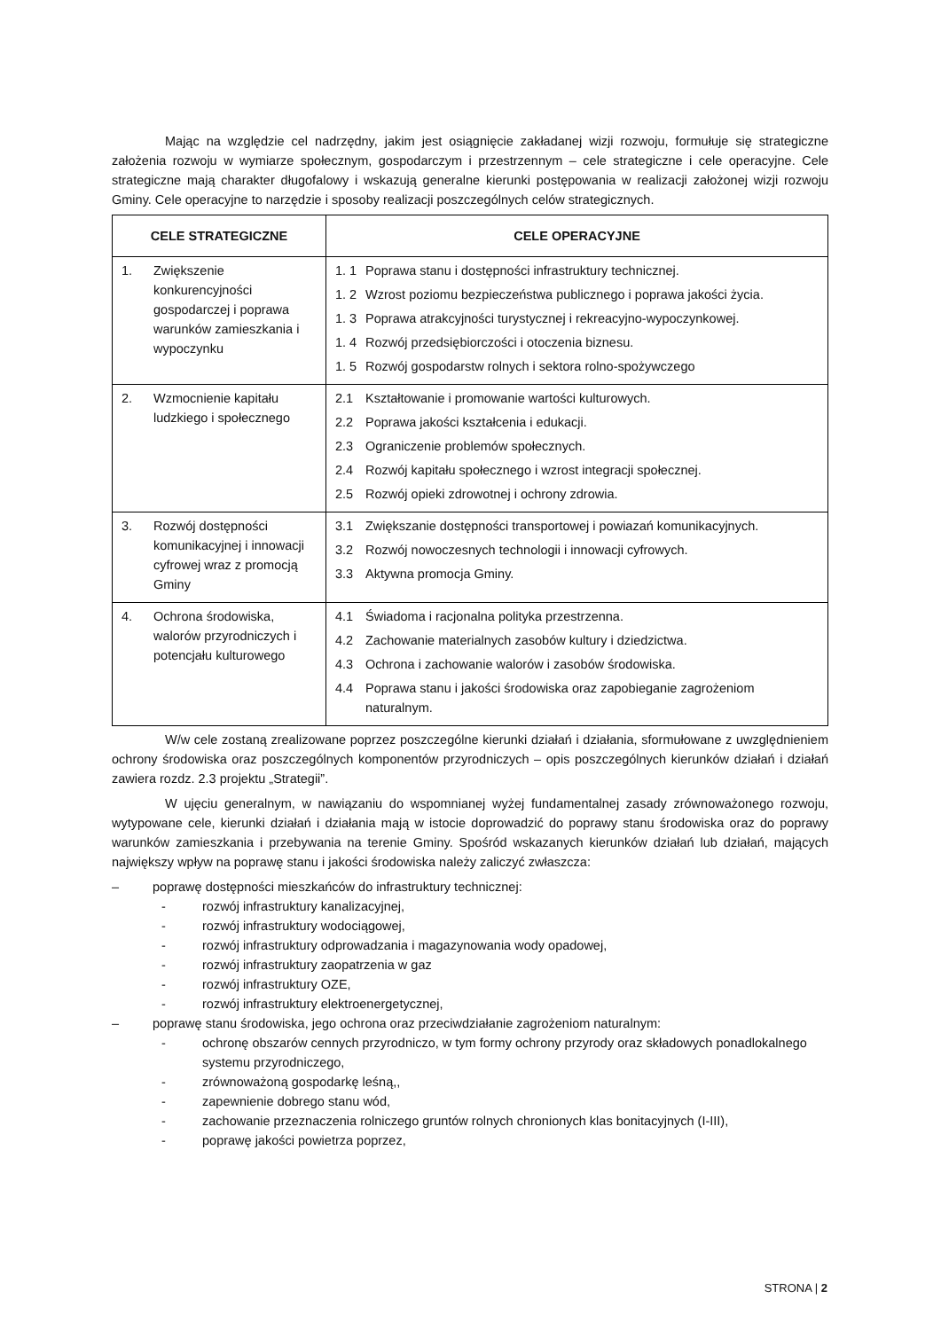Mając na względzie cel nadrzędny, jakim jest osiągnięcie zakładanej wizji rozwoju, formułuje się strategiczne założenia rozwoju w wymiarze społecznym, gospodarczym i przestrzennym – cele strategiczne i cele operacyjne. Cele strategiczne mają charakter długofalowy i wskazują generalne kierunki postępowania w realizacji założonej wizji rozwoju Gminy. Cele operacyjne to narzędzie i sposoby realizacji poszczególnych celów strategicznych.
| CELE STRATEGICZNE | CELE OPERACYJNE |
| --- | --- |
| 1. Zwiększenie konkurencyjności gospodarczej i poprawa warunków zamieszkania i wypoczynku | 1. 1 Poprawa stanu i dostępności infrastruktury technicznej. 1. 2 Wzrost poziomu bezpieczeństwa publicznego i poprawa jakości życia. 1. 3 Poprawa atrakcyjności turystycznej i rekreacyjno-wypoczynkowej. 1. 4 Rozwój przedsiębiorczości i otoczenia biznesu. 1. 5 Rozwój gospodarstw rolnych i sektora rolno-spożywczego |
| 2. Wzmocnienie kapitału ludzkiego i społecznego | 2.1 Kształtowanie i promowanie wartości kulturowych. 2.2 Poprawa jakości kształcenia i edukacji. 2.3 Ograniczenie problemów społecznych. 2.4 Rozwój kapitału społecznego i wzrost integracji społecznej. 2.5 Rozwój opieki zdrowotnej i ochrony zdrowia. |
| 3. Rozwój dostępności komunikacyjnej i innowacji cyfrowej wraz z promocją Gminy | 3.1 Zwiększanie dostępności transportowej i powiazań komunikacyjnych. 3.2 Rozwój nowoczesnych technologii i innowacji cyfrowych. 3.3 Aktywna promocja Gminy. |
| 4. Ochrona środowiska, walorów przyrodniczych i potencjału kulturowego | 4.1 Świadoma i racjonalna polityka przestrzenna. 4.2 Zachowanie materialnych zasobów kultury i dziedzictwa. 4.3 Ochrona i zachowanie walorów i zasobów środowiska. 4.4 Poprawa stanu i jakości środowiska oraz zapobieganie zagrożeniom naturalnym. |
W/w cele zostaną zrealizowane poprzez poszczególne kierunki działań i działania, sformułowane z uwzględnieniem ochrony środowiska oraz poszczególnych komponentów przyrodniczych – opis poszczególnych kierunków działań i działań zawiera rozdz. 2.3 projektu „Strategii”.
W ujęciu generalnym, w nawiązaniu do wspomnianej wyżej fundamentalnej zasady zrównoważonego rozwoju, wytypowane cele, kierunki działań i działania mają w istocie doprowadzić do poprawy stanu środowiska oraz do poprawy warunków zamieszkania i przebywania na terenie Gminy. Spośród wskazanych kierunków działań lub działań, mających największy wpływ na poprawę stanu i jakości środowiska należy zaliczyć zwłaszcza:
– poprawę dostępności mieszkańców do infrastruktury technicznej:
- rozwój infrastruktury kanalizacyjnej,
- rozwój infrastruktury wodociągowej,
- rozwój infrastruktury odprowadzania i magazynowania wody opadowej,
- rozwój infrastruktury zaopatrzenia w gaz
- rozwój infrastruktury OZE,
- rozwój infrastruktury elektroenergetycznej,
– poprawę stanu środowiska, jego ochrona oraz przeciwdziałanie zagrożeniom naturalnym:
- ochronę obszarów cennych przyrodniczo, w tym formy ochrony przyrody oraz składowych ponadlokalnego systemu przyrodniczego,
- zrównoważoną gospodarkę leśną,,
- zapewnienie dobrego stanu wód,
- zachowanie przeznaczenia rolniczego gruntów rolnych chronionych klas bonitacyjnych (I-III),
- poprawę jakości powietrza poprzez,
STRONA | 2